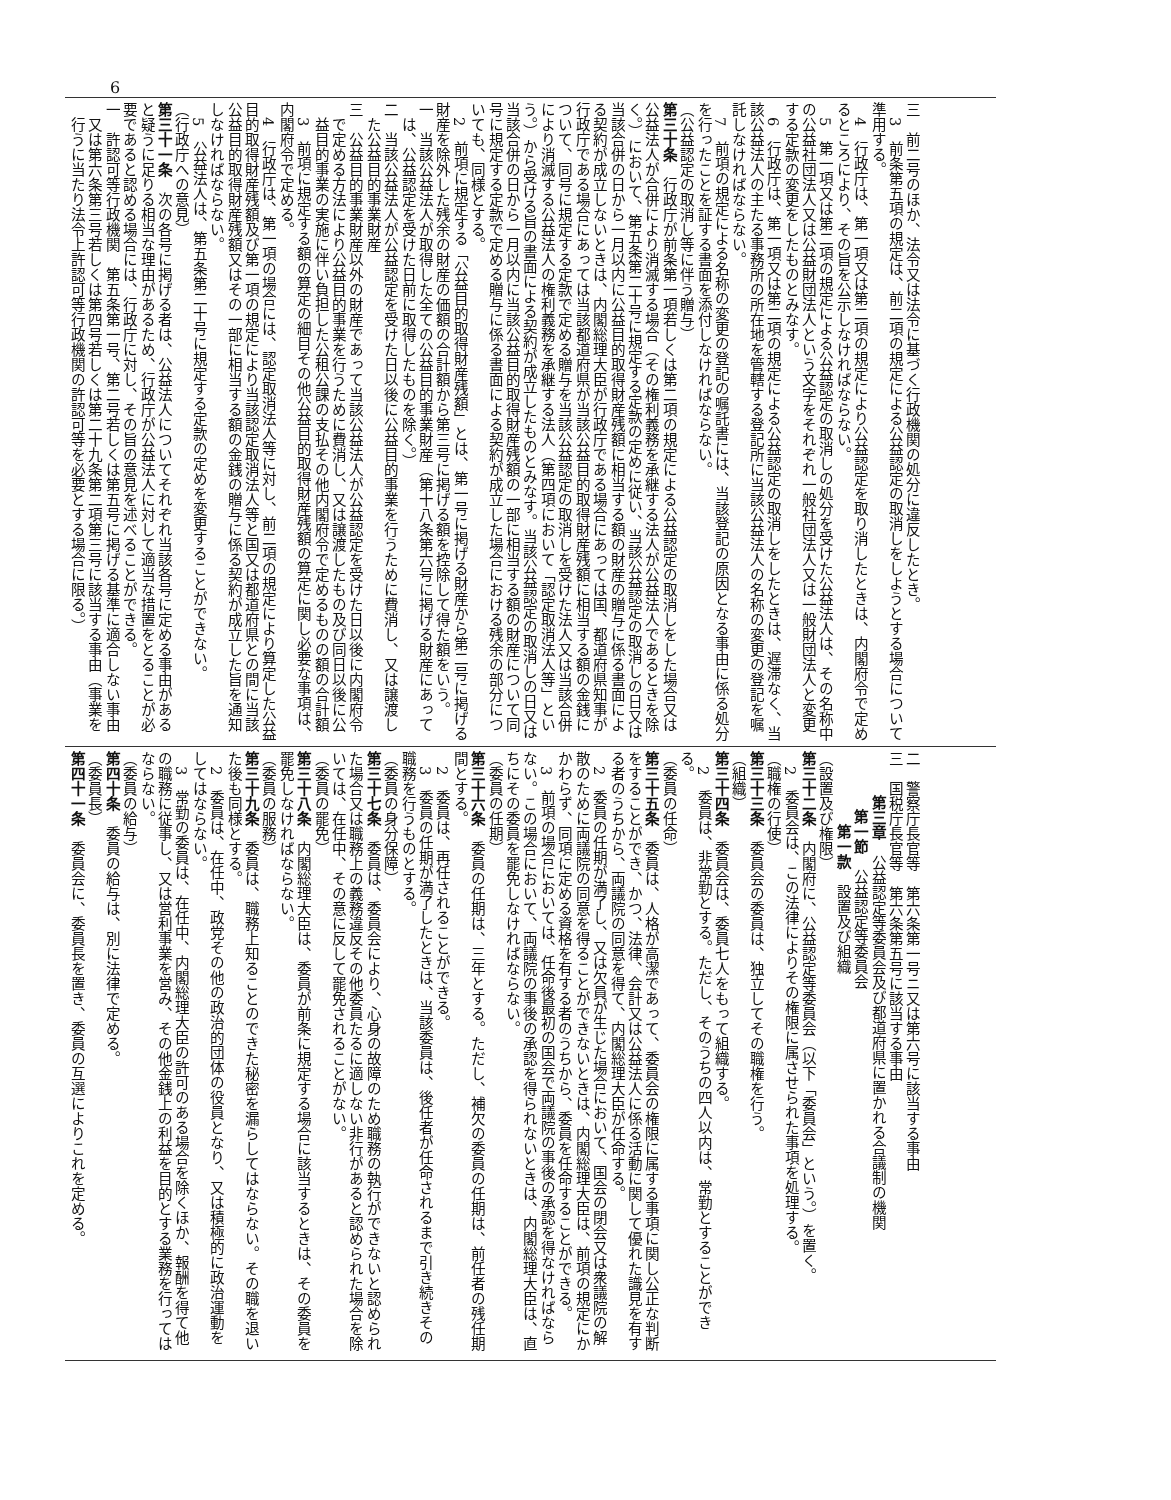6
三　前二号のほか、法令又は法令に基づく行政機関の処分に違反したとき。
3　前条第五項の規定は、前二項の規定による公益認定の取消しをしようとする場合について準用する。
4　行政庁は、第一項又は第二項の規定により公益認定を取り消したときは、内閣府令で定めるところにより、その旨を公示しなければならない。
5　第一項又は第二項の規定による公益認定の取消しの処分を受けた公益法人は、その名称中の公益社団法人又は公益財団法人という文字をそれぞれ一般社団法人又は一般財団法人と変更する定款の変更をしたものとみなす。
6　行政庁は、第一項又は第二項の規定による公益認定の取消しをしたときは、遅滞なく、当該公益法人の主たる事務所の所在地を管轄する登記所に当該公益法人の名称の変更の登記を嘱託しなければならない。
7　前項の規定による名称の変更の登記の嘱託書には、当該登記の原因となる事由に係る処分を行ったことを証する書面を添付しなければならない。
（公益認定の取消し等に伴う贈与）
第三十条　行政庁が前条第一項若しくは第二項の規定による公益認定の取消しをした場合又は公益法人が合併により消滅する場合（その権利義務を承継する法人が公益法人であるときを除く。）において、第五条第二十号に規定する定款の定めに従い、当該公益認定の取消しの日又は当該合併の日から一月以内に公益目的取得財産残額に相当する額の財産の贈与に係る書面による契約が成立しないときは、内閣総理大臣が行政庁である場合にあっては国、都道府県知事が行政庁である場合にあっては当該都道府県が当該公益目的取得財産残額に相当する額の金銭について、同号に規定する定款で定める贈与を当該公益認定の取消しを受けた法人又は当該合併により消滅する公益法人の権利義務を承継する法人（第四項において「認定取消法人等」という。）から受ける旨の書面による契約が成立したものとみなす。当該公益認定の取消しの日又は当該合併の日から一月以内に当該公益目的取得財産残額の一部に相当する額の財産について同号に規定する定款で定める贈与に係る書面による契約が成立した場合における残余の部分についても、同様とする。
2　前項に規定する「公益目的取得財産残額」とは、第一号に掲げる財産から第二号に掲げる財産を除外した残余の財産の価額の合計額から第三号に掲げる額を控除して得た額をいう。
一　当該公益法人が取得した全ての公益目的事業財産（第十八条第六号に掲げる財産にあっては、公益認定を受けた日前に取得したものを除く。）
二　当該公益法人が公益認定を受けた日以後に公益目的事業を行うために費消し、又は譲渡した公益目的事業財産
三　公益目的事業財産以外の財産であって当該公益法人が公益認定を受けた日以後に内閣府令で定める方法により公益目的事業を行うために費消し、又は譲渡したもの及び同日以後に公益目的事業の実施に伴い負担した公租公課の支払その他内閣府令で定めるものの額の合計額
3　前項に規定する額の算定の細目その他公益目的取得財産残額の算定に関し必要な事項は、内閣府令で定める。
4　行政庁は、第一項の場合には、認定取消法人等に対し、前二項の規定により算定した公益目的取得財産残額及び第一項の規定により当該認定取消法人等と国又は都道府県との間に当該公益目的取得財産残額又はその一部に相当する額の金銭の贈与に係る契約が成立した旨を通知しなければならない。
5　公益法人は、第五条第二十号に規定する定款の定めを変更することができない。
（行政庁への意見）
第三十一条　次の各号に掲げる者は、公益法人についてそれぞれ当該各号に定める事由があると疑うに足りる相当な理由があるため、行政庁が公益法人に対して適当な措置をとることが必要であると認める場合には、行政庁に対し、その旨の意見を述べることができる。
一　許認可等行政機関　第五条第一号、第二号若しくは第五号に掲げる基準に適合しない事由又は第六条第三号若しくは第四号若しくは第二十九条第二項第三号に該当する事由（事業を行うに当たり法令上許認可等行政機関の許認可等を必要とする場合に限る。）
二　警察庁長官等　第六条第一号ニ又は第六号に該当する事由
三　国税庁長官等　第六条第五号に該当する事由
第三章　公益認定等委員会及び都道府県に置かれる合議制の機関
第一節　公益認定等委員会
第一款　設置及び組織
（設置及び権限）
第三十二条　内閣府に、公益認定等委員会（以下「委員会」という。）を置く。
2　委員会は、この法律によりその権限に属させられた事項を処理する。
（職権の行使）
第三十三条　委員会の委員は、独立してその職権を行う。
（組織）
第三十四条　委員会は、委員七人をもって組織する。
2　委員は、非常勤とする。ただし、そのうちの四人以内は、常勤とすることができる。
（委員の任命）
第三十五条　委員は、人格が高潔であって、委員会の権限に属する事項に関し公正な判断をすることができ、かつ、法律、会計又は公益法人に係る活動に関して優れた識見を有する者のうちから、両議院の同意を得て、内閣総理大臣が任命する。
2　委員の任期が満了し、又は欠員が生じた場合において、国会の閉会又は衆議院の解散のために両議院の同意を得ることができないときは、内閣総理大臣は、前項の規定にかかわらず、同項に定める資格を有する者のうちから、委員を任命することができる。
3　前項の場合においては、任命後最初の国会で両議院の事後の承認を得なければならない。この場合において、両議院の事後の承認を得られないときは、内閣総理大臣は、直ちにその委員を罷免しなければならない。
（委員の任期）
第三十六条　委員の任期は、三年とする。ただし、補欠の委員の任期は、前任者の残任期間とする。
2　委員は、再任されることができる。
3　委員の任期が満了したときは、当該委員は、後任者が任命されるまで引き続きその職務を行うものとする。
（委員の身分保障）
第三十七条　委員は、委員会により、心身の故障のため職務の執行ができないと認められた場合又は職務上の義務違反その他委員たるに適しない非行があると認められた場合を除いては、在任中、その意に反して罷免されることがない。
（委員の罷免）
第三十八条　内閣総理大臣は、委員が前条に規定する場合に該当するときは、その委員を罷免しなければならない。
（委員の服務）
第三十九条　委員は、職務上知ることのできた秘密を漏らしてはならない。その職を退いた後も同様とする。
2　委員は、在任中、政党その他の政治的団体の役員となり、又は積極的に政治運動をしてはならない。
3　常勤の委員は、在任中、内閣総理大臣の許可のある場合を除くほか、報酬を得て他の職務に従事し、又は営利事業を営み、その他金銭上の利益を目的とする業務を行ってはならない。
（委員の給与）
第四十条　委員の給与は、別に法律で定める。
（委員長）
第四十一条　委員会に、委員長を置き、委員の互選によりこれを定める。